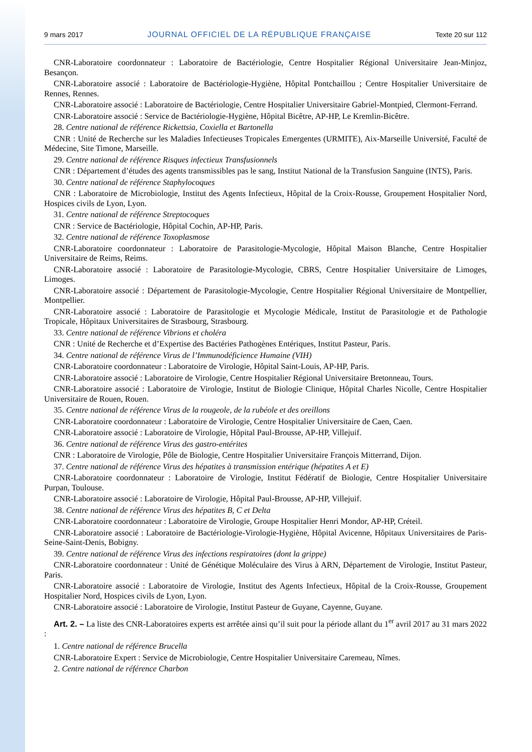9 mars 2017 JOURNAL OFFICIEL DE LA RÉPUBLIQUE FRANÇAISE Texte 20 sur 112
CNR-Laboratoire coordonnateur : Laboratoire de Bactériologie, Centre Hospitalier Régional Universitaire Jean-Minjoz, Besançon.
CNR-Laboratoire associé : Laboratoire de Bactériologie-Hygiène, Hôpital Pontchaillou ; Centre Hospitalier Universitaire de Rennes, Rennes.
CNR-Laboratoire associé : Laboratoire de Bactériologie, Centre Hospitalier Universitaire Gabriel-Montpied, Clermont-Ferrand.
CNR-Laboratoire associé : Service de Bactériologie-Hygiène, Hôpital Bicêtre, AP-HP, Le Kremlin-Bicêtre.
28. Centre national de référence Rickettsia, Coxiella et Bartonella
CNR : Unité de Recherche sur les Maladies Infectieuses Tropicales Emergentes (URMITE), Aix-Marseille Université, Faculté de Médecine, Site Timone, Marseille.
29. Centre national de référence Risques infectieux Transfusionnels
CNR : Département d’études des agents transmissibles pas le sang, Institut National de la Transfusion Sanguine (INTS), Paris.
30. Centre national de référence Staphylocoques
CNR : Laboratoire de Microbiologie, Institut des Agents Infectieux, Hôpital de la Croix-Rousse, Groupement Hospitalier Nord, Hospices civils de Lyon, Lyon.
31. Centre national de référence Streptocoques
CNR : Service de Bactériologie, Hôpital Cochin, AP-HP, Paris.
32. Centre national de référence Toxoplasmose
CNR-Laboratoire coordonnateur : Laboratoire de Parasitologie-Mycologie, Hôpital Maison Blanche, Centre Hospitalier Universitaire de Reims, Reims.
CNR-Laboratoire associé : Laboratoire de Parasitologie-Mycologie, CBRS, Centre Hospitalier Universitaire de Limoges, Limoges.
CNR-Laboratoire associé : Département de Parasitologie-Mycologie, Centre Hospitalier Régional Universitaire de Montpellier, Montpellier.
CNR-Laboratoire associé : Laboratoire de Parasitologie et Mycologie Médicale, Institut de Parasitologie et de Pathologie Tropicale, Hôpitaux Universitaires de Strasbourg, Strasbourg.
33. Centre national de référence Vibrions et choléra
CNR : Unité de Recherche et d’Expertise des Bactéries Pathogènes Entériques, Institut Pasteur, Paris.
34. Centre national de référence Virus de l’Immunodéficience Humaine (VIH)
CNR-Laboratoire coordonnateur : Laboratoire de Virologie, Hôpital Saint-Louis, AP-HP, Paris.
CNR-Laboratoire associé : Laboratoire de Virologie, Centre Hospitalier Régional Universitaire Bretonneau, Tours.
CNR-Laboratoire associé : Laboratoire de Virologie, Institut de Biologie Clinique, Hôpital Charles Nicolle, Centre Hospitalier Universitaire de Rouen, Rouen.
35. Centre national de référence Virus de la rougeole, de la rubéole et des oreillons
CNR-Laboratoire coordonnateur : Laboratoire de Virologie, Centre Hospitalier Universitaire de Caen, Caen.
CNR-Laboratoire associé : Laboratoire de Virologie, Hôpital Paul-Brousse, AP-HP, Villejuif.
36. Centre national de référence Virus des gastro-entérites
CNR : Laboratoire de Virologie, Pôle de Biologie, Centre Hospitalier Universitaire François Mitterrand, Dijon.
37. Centre national de référence Virus des hépatites à transmission entérique (hépatites A et E)
CNR-Laboratoire coordonnateur : Laboratoire de Virologie, Institut Fédératif de Biologie, Centre Hospitalier Universitaire Purpan, Toulouse.
CNR-Laboratoire associé : Laboratoire de Virologie, Hôpital Paul-Brousse, AP-HP, Villejuif.
38. Centre national de référence Virus des hépatites B, C et Delta
CNR-Laboratoire coordonnateur : Laboratoire de Virologie, Groupe Hospitalier Henri Mondor, AP-HP, Créteil.
CNR-Laboratoire associé : Laboratoire de Bactériologie-Virologie-Hygiène, Hôpital Avicenne, Hôpitaux Universitaires de Paris-Seine-Saint-Denis, Bobigny.
39. Centre national de référence Virus des infections respiratoires (dont la grippe)
CNR-Laboratoire coordonnateur : Unité de Génétique Moléculaire des Virus à ARN, Département de Virologie, Institut Pasteur, Paris.
CNR-Laboratoire associé : Laboratoire de Virologie, Institut des Agents Infectieux, Hôpital de la Croix-Rousse, Groupement Hospitalier Nord, Hospices civils de Lyon, Lyon.
CNR-Laboratoire associé : Laboratoire de Virologie, Institut Pasteur de Guyane, Cayenne, Guyane.
Art. 2. – La liste des CNR-Laboratoires experts est arrêtée ainsi qu’il suit pour la période allant du 1<sup>er</sup> avril 2017 au 31 mars 2022 :
1. Centre national de référence Brucella
CNR-Laboratoire Expert : Service de Microbiologie, Centre Hospitalier Universitaire Caremeau, Nîmes.
2. Centre national de référence Charbon